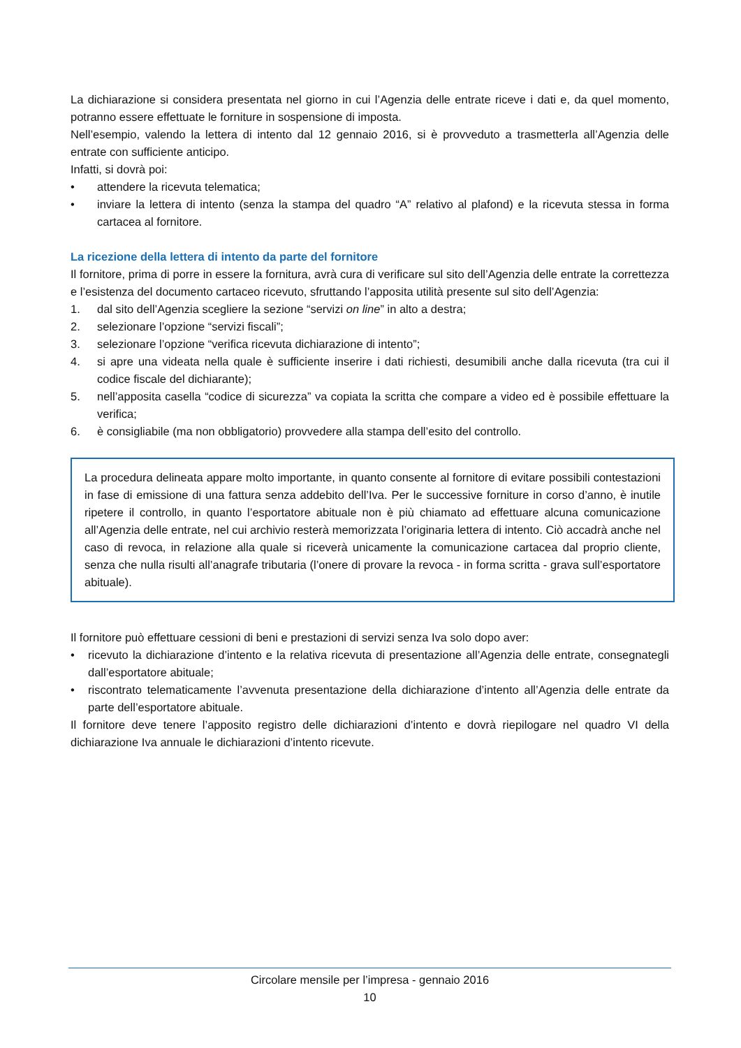La dichiarazione si considera presentata nel giorno in cui l’Agenzia delle entrate riceve i dati e, da quel momento, potranno essere effettuate le forniture in sospensione di imposta.
Nell’esempio, valendo la lettera di intento dal 12 gennaio 2016, si è provveduto a trasmetterla all’Agenzia delle entrate con sufficiente anticipo.
Infatti, si dovrà poi:
• attendere la ricevuta telematica;
• inviare la lettera di intento (senza la stampa del quadro “A” relativo al plafond) e la ricevuta stessa in forma cartacea al fornitore.
La ricezione della lettera di intento da parte del fornitore
Il fornitore, prima di porre in essere la fornitura, avrà cura di verificare sul sito dell’Agenzia delle entrate la correttezza e l’esistenza del documento cartaceo ricevuto, sfruttando l’apposita utilità presente sul sito dell’Agenzia:
1. dal sito dell’Agenzia scegliere la sezione “servizi on line” in alto a destra;
2. selezionare l’opzione “servizi fiscali”;
3. selezionare l’opzione “verifica ricevuta dichiarazione di intento”;
4. si apre una videata nella quale è sufficiente inserire i dati richiesti, desumibili anche dalla ricevuta (tra cui il codice fiscale del dichiarante);
5. nell’apposita casella “codice di sicurezza” va copiata la scritta che compare a video ed è possibile effettuare la verifica;
6. è consigliabile (ma non obbligatorio) provvedere alla stampa dell’esito del controllo.
La procedura delineata appare molto importante, in quanto consente al fornitore di evitare possibili contestazioni in fase di emissione di una fattura senza addebito dell’Iva. Per le successive forniture in corso d’anno, è inutile ripetere il controllo, in quanto l’esportatore abituale non è più chiamato ad effettuare alcuna comunicazione all’Agenzia delle entrate, nel cui archivio resterà memorizzata l’originaria lettera di intento. Ciò accadrà anche nel caso di revoca, in relazione alla quale si riceverà unicamente la comunicazione cartacea dal proprio cliente, senza che nulla risulti all’anagrafe tributaria (l’onere di provare la revoca - in forma scritta - grava sull’esportatore abituale).
Il fornitore può effettuare cessioni di beni e prestazioni di servizi senza Iva solo dopo aver:
• ricevuto la dichiarazione d’intento e la relativa ricevuta di presentazione all’Agenzia delle entrate, consegnategli dall’esportatore abituale;
• riscontrato telematicamente l’avvenuta presentazione della dichiarazione d’intento all’Agenzia delle entrate da parte dell’esportatore abituale.
Il fornitore deve tenere l’apposito registro delle dichiarazioni d’intento e dovrà riepilogare nel quadro VI della dichiarazione Iva annuale le dichiarazioni d’intento ricevute.
Circolare mensile per l’impresa - gennaio 2016
10